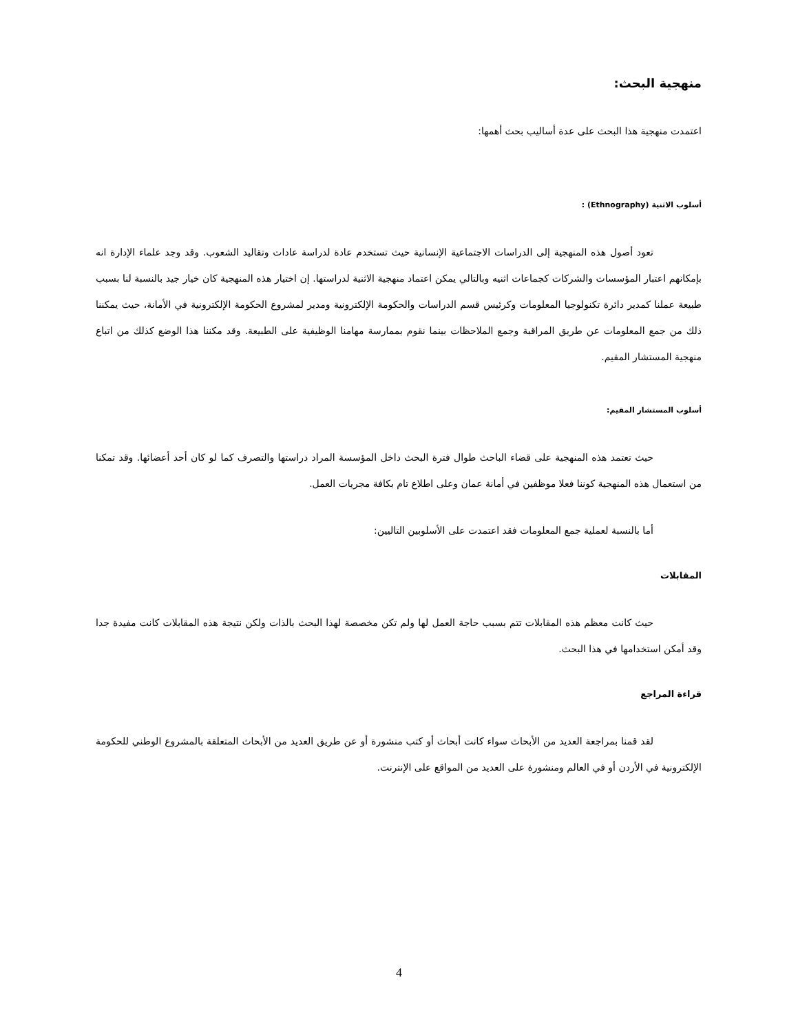منهجية البحث:
اعتمدت منهجية هذا البحث على عدة أساليب بحث أهمها:
أسلوب الاثنية (Ethnography) :
تعود أصول هذه المنهجية إلى الدراسات الاجتماعية الإنسانية حيث تستخدم عادة لدراسة عادات وتقاليد الشعوب. وقد وجد علماء الإدارة انه بإمكانهم اعتبار المؤسسات والشركات كجماعات اثنيه وبالتالي يمكن اعتماد منهجية الاثنية لدراستها. إن اختيار هذه المنهجية كان خيار جيد بالنسبة لنا بسبب طبيعة عملنا كمدير دائرة تكنولوجيا المعلومات وكرئيس قسم الدراسات والحكومة الإلكترونية ومدير لمشروع الحكومة الإلكترونية في الأمانة، حيث يمكننا ذلك من جمع المعلومات عن طريق المراقبة وجمع الملاحظات بينما نقوم بممارسة مهامنا الوظيفية على الطبيعة. وقد مكننا هذا الوضع كذلك من اتباع منهجية المستشار المقيم.
أسلوب المستشار المقيم:
حيث تعتمد هذه المنهجية على قضاء الباحث طوال فترة البحث داخل المؤسسة المراد دراستها والتصرف كما لو كان أحد أعضائها. وقد تمكنا من استعمال هذه المنهجية كوننا فعلا موظفين في أمانة عمان وعلى اطلاع تام بكافة مجريات العمل.
أما بالنسبة لعملية جمع المعلومات فقد اعتمدت على الأسلوبين التاليين:
المقابلات
حيث كانت معظم هذه المقابلات تتم بسبب حاجة العمل لها ولم تكن مخصصة لهذا البحث بالذات ولكن نتيجة هذه المقابلات كانت مفيدة جدا وقد أمكن استخدامها في هذا البحث.
قراءة المراجع
لقد قمنا بمراجعة العديد من الأبحاث سواء كانت أبحاث أو كتب منشورة أو عن طريق العديد من الأبحاث المتعلقة بالمشروع الوطني للحكومة الإلكترونية في الأردن أو في العالم ومنشورة على العديد من المواقع على الإنترنت.
4